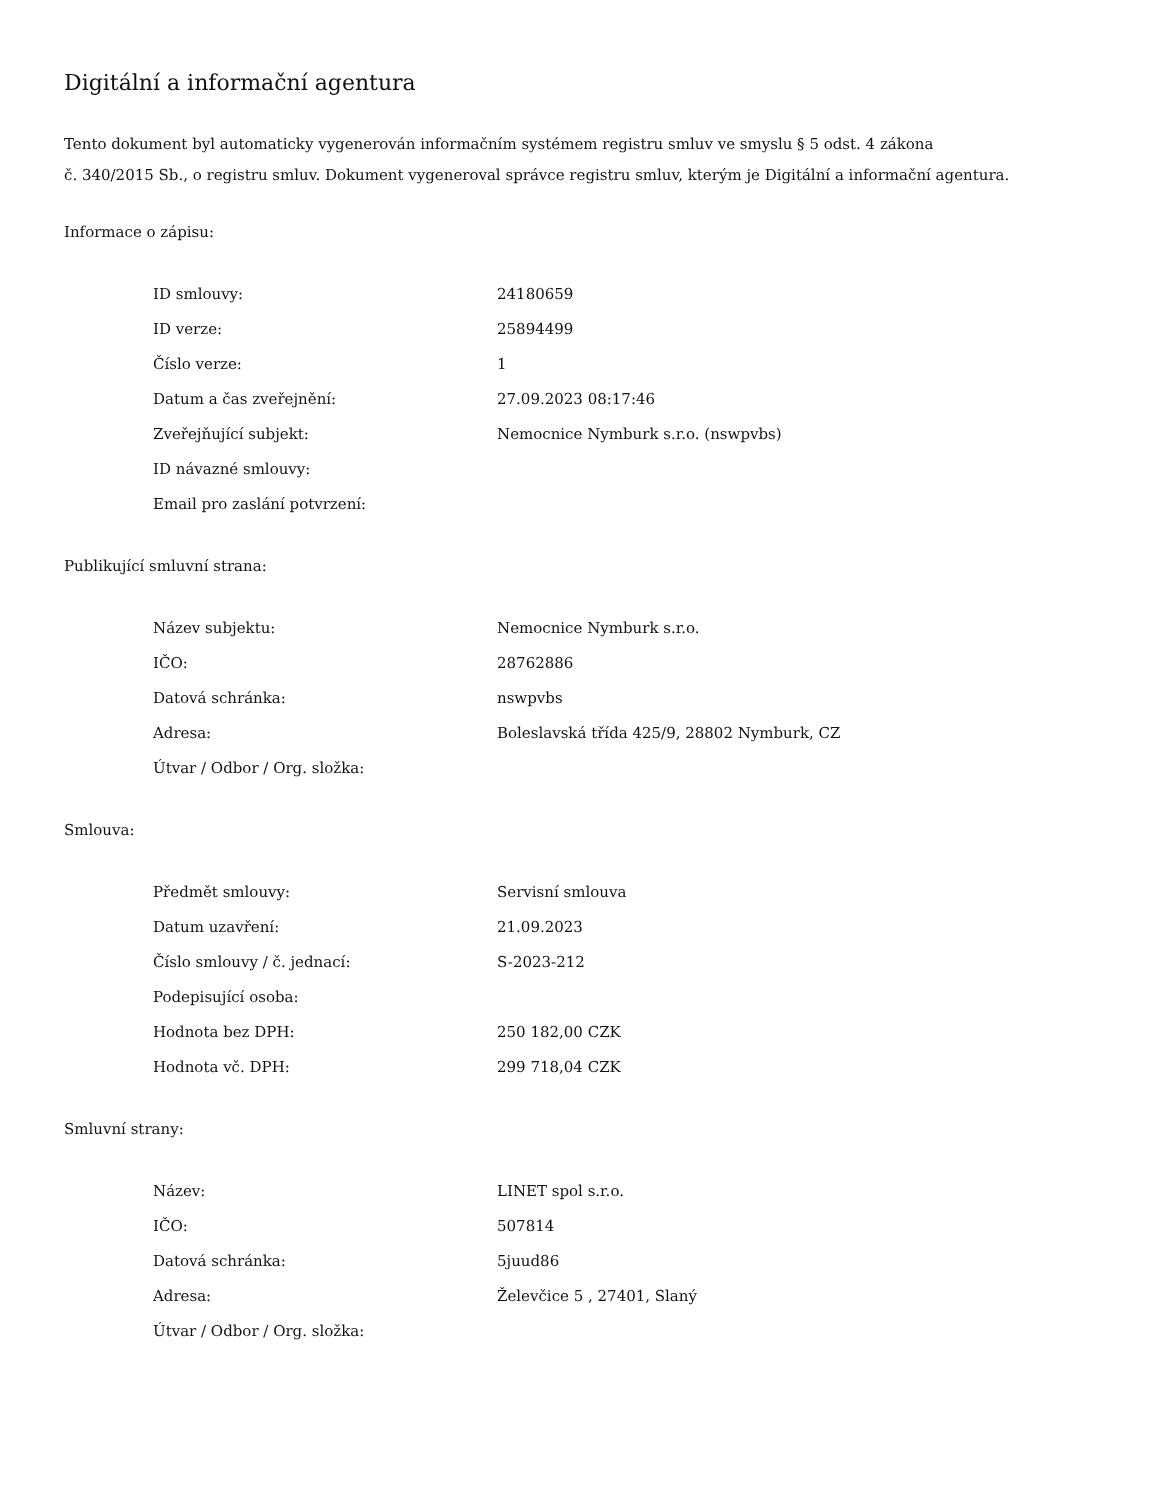Digitální a informační agentura
Tento dokument byl automaticky vygenerován informačním systémem registru smluv ve smyslu § 5 odst. 4 zákona
č. 340/2015 Sb., o registru smluv. Dokument vygeneroval správce registru smluv, kterým je Digitální a informační agentura.
Informace o zápisu:
| ID smlouvy: | 24180659 |
| ID verze: | 25894499 |
| Číslo verze: | 1 |
| Datum a čas zveřejnění: | 27.09.2023 08:17:46 |
| Zveřejňující subjekt: | Nemocnice Nymburk s.r.o. (nswpvbs) |
| ID návazné smlouvy: | |
| Email pro zaslání potvrzení: | |
Publikující smluvní strana:
| Název subjektu: | Nemocnice Nymburk s.r.o. |
| IČO: | 28762886 |
| Datová schránka: | nswpvbs |
| Adresa: | Boleslavská třída 425/9, 28802 Nymburk, CZ |
| Útvar / Odbor / Org. složka: | |
Smlouva:
| Předmět smlouvy: | Servisní smlouva |
| Datum uzavření: | 21.09.2023 |
| Číslo smlouvy / č. jednací: | S-2023-212 |
| Podepisující osoba: | |
| Hodnota bez DPH: | 250 182,00 CZK |
| Hodnota vč. DPH: | 299 718,04 CZK |
Smluvní strany:
| Název: | LINET spol s.r.o. |
| IČO: | 507814 |
| Datová schránka: | 5juud86 |
| Adresa: | Želevčice 5 , 27401, Slaný |
| Útvar / Odbor / Org. složka: | |